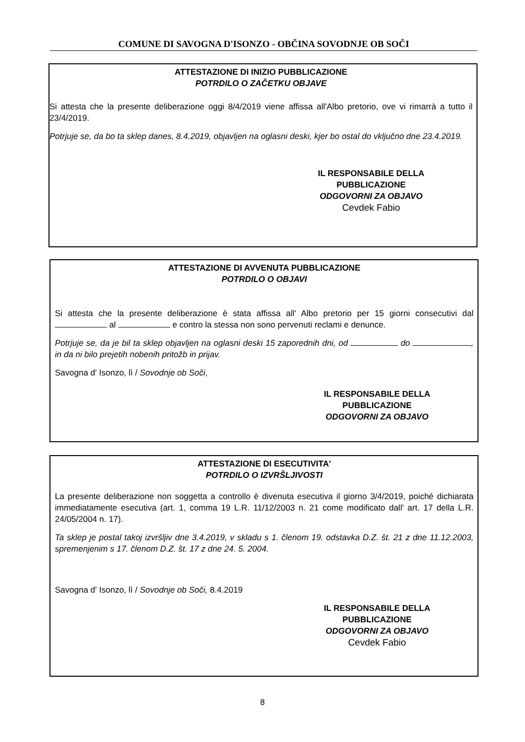COMUNE DI SAVOGNA D'ISONZO - OBČINA SOVODNJE OB SOČI
ATTESTAZIONE DI INIZIO PUBBLICAZIONE
POTRDILO O ZAČETKU OBJAVE
Si attesta che la presente deliberazione oggi 8/4/2019 viene affissa all'Albo pretorio, ove vi rimarrà a tutto il 23/4/2019.
Potrjuje se, da bo ta sklep danes, 8.4.2019, objavljen na oglasni deski, kjer bo ostal do vključno dne 23.4.2019.
IL RESPONSABILE DELLA PUBBLICAZIONE
ODGOVORNI ZA OBJAVO
Cevdek Fabio
ATTESTAZIONE DI AVVENUTA PUBBLICAZIONE
POTRDILO O OBJAVI
Si attesta che la presente deliberazione è stata affissa all' Albo pretorio per 15 giorni consecutivi dal al e contro la stessa non sono pervenuti reclami e denunce.
Potrjuje se, da je bil ta sklep objavljen na oglasni deski 15 zaporednih dni, od do , in da ni bilo prejetih nobenih pritožb in prijav.
Savogna d' Isonzo, lì / Sovodnje ob Soči,
IL RESPONSABILE DELLA PUBBLICAZIONE
ODGOVORNI ZA OBJAVO
ATTESTAZIONE DI ESECUTIVITA'
POTRDILO O IZVRŠLJIVOSTI
La presente deliberazione non soggetta a controllo è divenuta esecutiva il giorno 3/4/2019, poiché dichiarata immediatamente esecutiva (art. 1, comma 19 L.R. 11/12/2003 n. 21 come modificato dall' art. 17 della L.R. 24/05/2004 n. 17).
Ta sklep je postal takoj izvršljiv dne 3.4.2019, v skladu s 1. členom 19. odstavka D.Z. št. 21 z dne 11.12.2003, spremenjenim s 17. členom D.Z. št. 17 z dne 24. 5. 2004.
Savogna d' Isonzo, lì / Sovodnje ob Soči, 8.4.2019
IL RESPONSABILE DELLA PUBBLICAZIONE
ODGOVORNI ZA OBJAVO
Cevdek Fabio
8